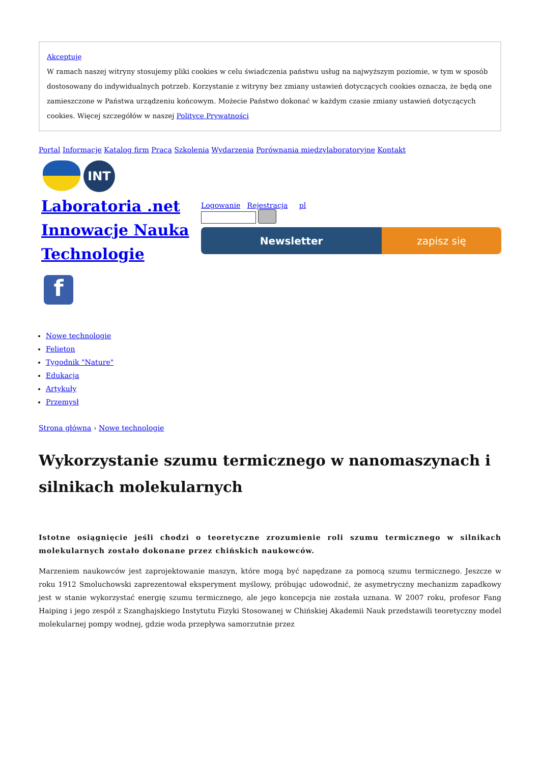Akceptuję
W ramach naszej witryny stosujemy pliki cookies w celu świadczenia państwu usług na najwyższym poziomie, w tym w sposób dostosowany do indywidualnych potrzeb. Korzystanie z witryny bez zmiany ustawień dotyczących cookies oznacza, że będą one zamieszczone w Państwa urządzeniu końcowym. Możecie Państwo dokonać w każdym czasie zmiany ustawień dotyczących cookies. Więcej szczegółów w naszej Polityce Prywatności
Portal Informacje Katalog firm Praca Szkolenia Wydarzenia Porównania międzylaboratoryjne Kontakt
INT
Laboratoria .net Innowacje Nauka Technologie
f
Logowanie Rejestracja pl
Newsletter zapisz się
Nowe technologie
Felieton
Tygodnik "Nature"
Edukacja
Artykuły
Przemysł
Strona główna › Nowe technologie
Wykorzystanie szumu termicznego w nanomaszynach i silnikach molekularnych
Istotne osiągnięcie jeśli chodzi o teoretyczne zrozumienie roli szumu termicznego w silnikach molekularnych zostało dokonane przez chińskich naukowców.
Marzeniem naukowców jest zaprojektowanie maszyn, które mogą być napędzane za pomocą szumu termicznego. Jeszcze w roku 1912 Smoluchowski zaprezentował eksperyment myślowy, próbując udowodnić, że asymetryczny mechanizm zapadkowy jest w stanie wykorzystać energię szumu termicznego, ale jego koncepcja nie została uznana. W 2007 roku, profesor Fang Haiping i jego zespół z Szanghajskiego Instytutu Fizyki Stosowanej w Chińskiej Akademii Nauk przedstawili teoretyczny model molekularnej pompy wodnej, gdzie woda przepływa samorzutnie przez